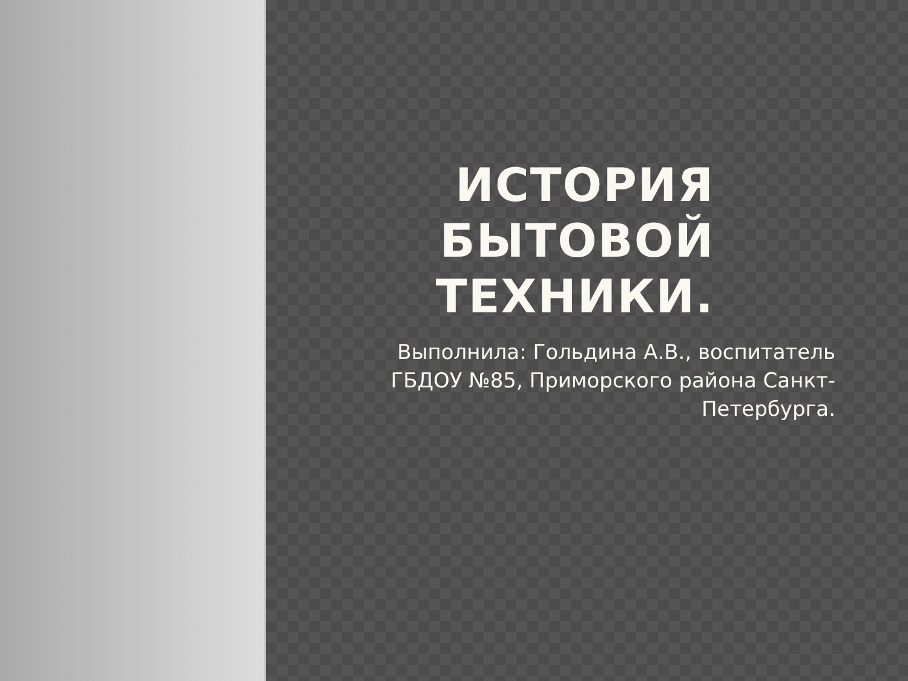ИСТОРИЯ
БЫТОВОЙ
ТЕХНИКИ.
Выполнила: Гольдина А.В., воспитатель
ГБДОУ №85, Приморского района Санкт-
Петербурга.